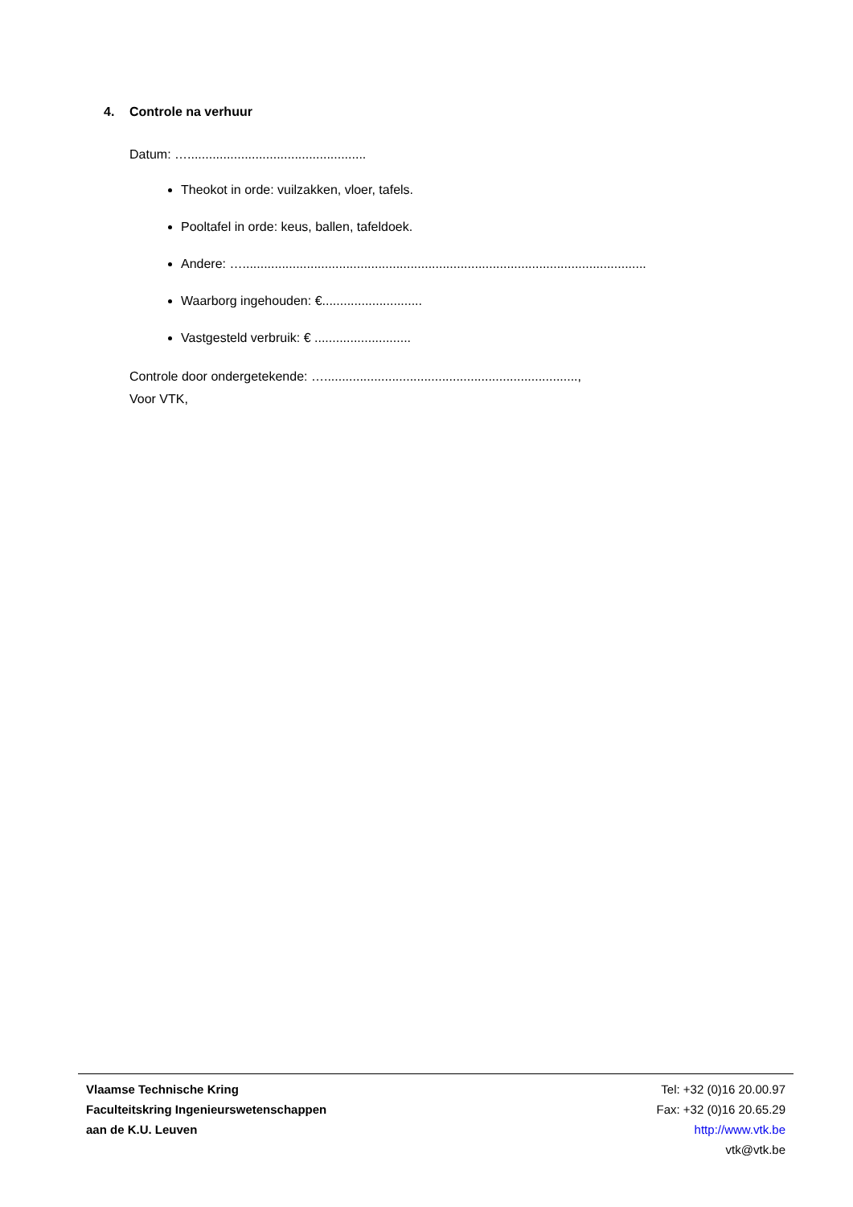4. Controle na verhuur
Datum: …..................................................
Theokot in orde: vuilzakken, vloer, tafels.
Pooltafel in orde: keus, ballen, tafeldoek.
Andere: ….................................................................................................................
Waarborg ingehouden: €............................
Vastgesteld verbruik: € ...........................
Controle door ondergetekende: ….......................................................................,
Voor VTK,
Vlaamse Technische Kring
Faculteitskring Ingenieurswetenschappen
aan de K.U. Leuven
Tel: +32 (0)16 20.00.97
Fax: +32 (0)16 20.65.29
http://www.vtk.be
vtk@vtk.be